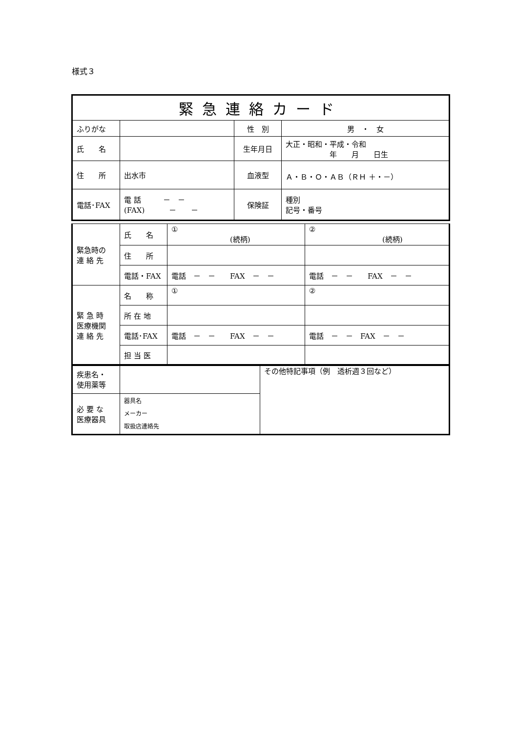様式３
| 緊急連絡カード | | | |
| ふりがな | | 性 別 | 男 ・ 女 |
| 氏 名 | | 生年月日 | 大正・昭和・平成・令和 年 月 日生 |
| 住 所 | 出水市 | 血液型 | Ａ・Ｂ・Ｏ・ＡＢ（ＲＨ ＋・－） |
| 電話･FAX | 電 話 － － (FAX) － － | 保険証 | 種別 記号・番号 |
| 緊急時の 連 絡 先 | 氏 名 | ① (続柄) | ② (続柄) |
| | 住 所 | | |
| | 電話・FAX | 電話 － － FAX － － | 電話 － － FAX － － |
| 緊 急 時 医療機関 連 絡 先 | 名 称 | ① | ② |
| | 所 在 地 | | |
| | 電話･FAX | 電話 － － FAX － － | 電話 － － FAX － － |
| | 担 当 医 | | |
| 疾患名・ 使用薬等 | | その他特記事項（例 透析週３回など） |
| 必 要 な 医療器具 | 器具名 メーカー 取扱店連絡先 | |